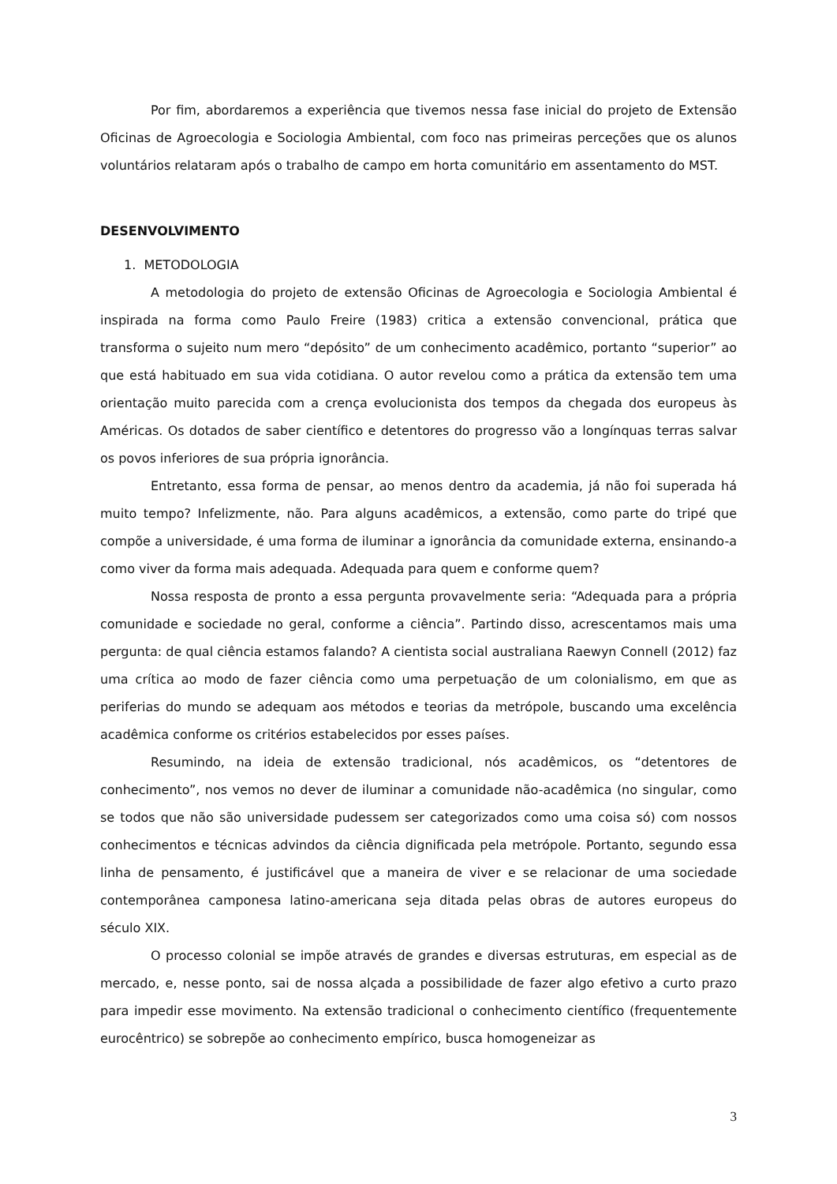Por fim, abordaremos a experiência que tivemos nessa fase inicial do projeto de Extensão Oficinas de Agroecologia e Sociologia Ambiental, com foco nas primeiras perceções que os alunos voluntários relataram após o trabalho de campo em horta comunitário em assentamento do MST.
DESENVOLVIMENTO
1. METODOLOGIA
A metodologia do projeto de extensão Oficinas de Agroecologia e Sociologia Ambiental é inspirada na forma como Paulo Freire (1983) critica a extensão convencional, prática que transforma o sujeito num mero “depósito” de um conhecimento acadêmico, portanto “superior” ao que está habituado em sua vida cotidiana. O autor revelou como a prática da extensão tem uma orientação muito parecida com a crença evolucionista dos tempos da chegada dos europeus às Américas. Os dotados de saber científico e detentores do progresso vão a longínquas terras salvar os povos inferiores de sua própria ignorância.
Entretanto, essa forma de pensar, ao menos dentro da academia, já não foi superada há muito tempo? Infelizmente, não. Para alguns acadêmicos, a extensão, como parte do tripé que compõe a universidade, é uma forma de iluminar a ignorância da comunidade externa, ensinando-a como viver da forma mais adequada. Adequada para quem e conforme quem?
Nossa resposta de pronto a essa pergunta provavelmente seria: “Adequada para a própria comunidade e sociedade no geral, conforme a ciência”. Partindo disso, acrescentamos mais uma pergunta: de qual ciência estamos falando? A cientista social australiana Raewyn Connell (2012) faz uma crítica ao modo de fazer ciência como uma perpetuação de um colonialismo, em que as periferias do mundo se adequam aos métodos e teorias da metrópole, buscando uma excelência acadêmica conforme os critérios estabelecidos por esses países.
Resumindo, na ideia de extensão tradicional, nós acadêmicos, os “detentores de conhecimento”, nos vemos no dever de iluminar a comunidade não-acadêmica (no singular, como se todos que não são universidade pudessem ser categorizados como uma coisa só) com nossos conhecimentos e técnicas advindos da ciência dignificada pela metrópole. Portanto, segundo essa linha de pensamento, é justificável que a maneira de viver e se relacionar de uma sociedade contemporânea camponesa latino-americana seja ditada pelas obras de autores europeus do século XIX.
O processo colonial se impõe através de grandes e diversas estruturas, em especial as de mercado, e, nesse ponto, sai de nossa alçada a possibilidade de fazer algo efetivo a curto prazo para impedir esse movimento. Na extensão tradicional o conhecimento científico (frequentemente eurocêntrico) se sobrepõe ao conhecimento empírico, busca homogeneizar as
3